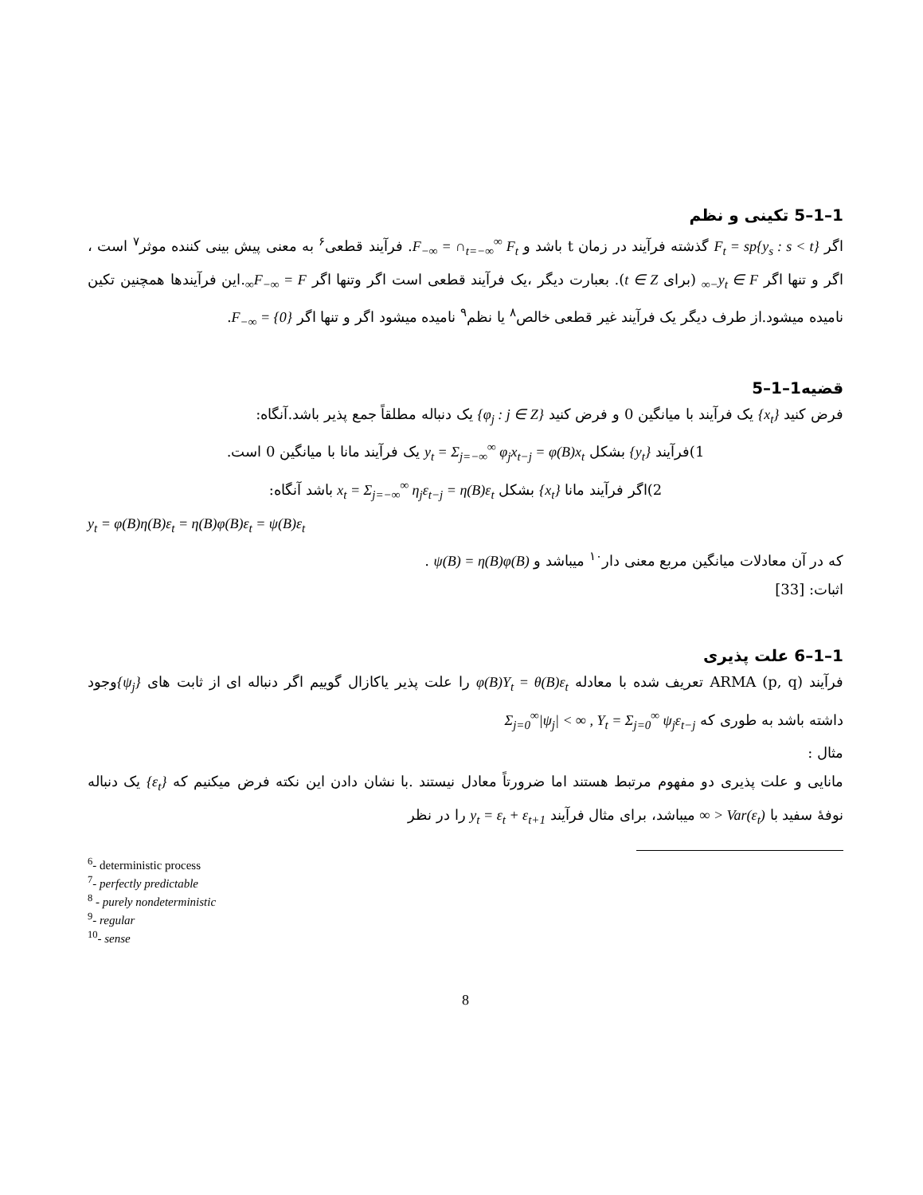1–1–5 تکینی و نظم
اگر F<sub>t</sub> = sp{y<sub>s</sub> : s < t} گذشته فرآیند در زمان t باشد و F<sub>−∞</sub> = ∩<sub>t=−∞</sub><sup>∞</sup> F<sub>t</sub>. فرآیند قطعی<sup>۶</sup> به معنی پیش بینی کننده موثر<sup>۷</sup> است ، اگر و تنها اگر y<sub>t</sub> ∈ F<sub>−∞</sub> (برای t ∈ Z). بعبارت دیگر ،یک فرآیند قطعی است اگر وتنها اگر F<sub>−∞</sub> = F<sub>∞</sub>.این فرآیندها همچنین تکین نامیده میشود.از طرف دیگر یک فرآیند غیر قطعی خالص<sup>۸</sup> یا نظم<sup>۹</sup> نامیده میشود اگر و تنها اگر F<sub>−∞</sub> = {0}.
قضیه1–1–5
فرض کنید {x<sub>t</sub>} یک فرآیند با میانگین 0 و فرض کنید {φ<sub>j</sub> : j ∈ Z} یک دنباله مطلقاً جمع پذیر باشد.آنگاه:
1)فرآیند {y<sub>t</sub>} بشکل y<sub>t</sub> = Σ<sub>j=−∞</sub><sup>∞</sup> φ<sub>j</sub>x<sub>t−j</sub> = φ(B)x<sub>t</sub> یک فرآیند مانا با میانگین 0 است.
2)اگر فرآیند مانا {x<sub>t</sub>} بشکل x<sub>t</sub> = Σ<sub>j=−∞</sub><sup>∞</sup> η<sub>j</sub>ε<sub>t−j</sub> = η(B)ε<sub>t</sub> باشد آنگاه:
y<sub>t</sub> = φ(B)η(B)ε<sub>t</sub> = η(B)φ(B)ε<sub>t</sub> = ψ(B)ε<sub>t</sub>
که در آن معادلات میانگین مربع معنی دار<sup>۱۰</sup> میباشد و ψ(B) = η(B)φ(B) .
اثبات: [33]
1–1–6 علت پذیری
فرآیند ARMA (p, q) تعریف شده با معادله φ(B)Y<sub>t</sub> = θ(B)ε<sub>t</sub> را علت پذیر یاکازال گوییم اگر دنباله ای از ثابت های {ψ<sub>j</sub>}وجود داشته باشد به طوری که Σ<sub>j=0</sub><sup>∞</sup>|ψ<sub>j</sub>| < ∞ , Y<sub>t</sub> = Σ<sub>j=0</sub><sup>∞</sup> ψ<sub>j</sub>ε<sub>t−j</sub>
مثال :
مانایی و علت پذیری دو مفهوم مرتبط هستند اما ضرورتاً معادل نیستند .با نشان دادن این نکته فرض میکنیم که {ε<sub>t</sub>} یک دنباله نوفهٔ سفید با Var(ε<sub>t</sub>) < ∞ میباشد، برای مثال فرآیند y<sub>t</sub> = ε<sub>t</sub> + ε<sub>t+1</sub> را در نظر
<sup>6</sup>- deterministic process
<sup>7</sup>- perfectly predictable
<sup>8</sup> - purely nondeterministic
<sup>9</sup>- regular
<sup>10</sup>- sense
8